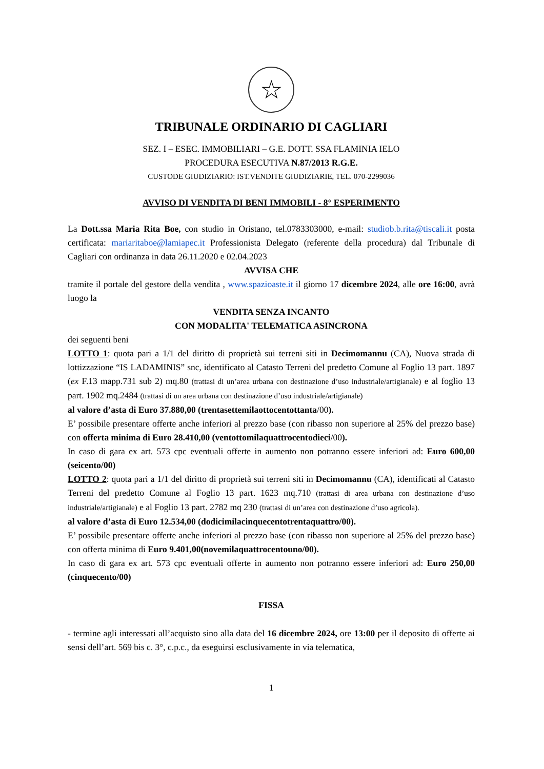☆
TRIBUNALE ORDINARIO DI CAGLIARI
SEZ. I – ESEC. IMMOBILIARI – G.E. DOTT. SSA FLAMINIA IELO
PROCEDURA ESECUTIVA N.87/2013 R.G.E.
CUSTODE GIUDIZIARIO: IST.VENDITE GIUDIZIARIE, TEL. 070-2299036
AVVISO DI VENDITA DI BENI IMMOBILI - 8° ESPERIMENTO
La Dott.ssa Maria Rita Boe, con studio in Oristano, tel.0783303000, e-mail: studiob.b.rita@tiscali.it posta certificata: mariaritaboe@lamiapec.it Professionista Delegato (referente della procedura) dal Tribunale di Cagliari con ordinanza in data 26.11.2020 e 02.04.2023
AVVISA CHE
tramite il portale del gestore della vendita , www.spazioaste.it il giorno 17 dicembre 2024, alle ore 16:00, avrà luogo la
VENDITA SENZA INCANTO
CON MODALITA' TELEMATICA ASINCRONA
dei seguenti beni
LOTTO 1: quota pari a 1/1 del diritto di proprietà sui terreni siti in Decimomannu (CA), Nuova strada di lottizzazione “IS LADAMINIS” snc, identificato al Catasto Terreni del predetto Comune al Foglio 13 part. 1897 (ex F.13 mapp.731 sub 2) mq.80 (trattasi di un’area urbana con destinazione d’uso industriale/artigianale) e al foglio 13 part. 1902 mq.2484 (trattasi di un area urbana con destinazione d’uso industriale/artigianale)
al valore d’asta di Euro 37.880,00 (trentasettemilaottocentottanta/00).
E’ possibile presentare offerte anche inferiori al prezzo base (con ribasso non superiore al 25% del prezzo base) con offerta minima di Euro 28.410,00 (ventottomilaquattrocentodieci/00).
In caso di gara ex art. 573 cpc eventuali offerte in aumento non potranno essere inferiori ad: Euro 600,00 (seicento/00)
LOTTO 2: quota pari a 1/1 del diritto di proprietà sui terreni siti in Decimomannu (CA), identificati al Catasto Terreni del predetto Comune al Foglio 13 part. 1623 mq.710 (trattasi di area urbana con destinazione d’uso industriale/artigianale) e al Foglio 13 part. 2782 mq 230 (trattasi di un’area con destinazione d’uso agricola).
al valore d’asta di Euro 12.534,00 (dodicimilacinquecentotrentaquattro/00).
E’ possibile presentare offerte anche inferiori al prezzo base (con ribasso non superiore al 25% del prezzo base) con offerta minima di Euro 9.401,00(novemilaquattrocentouno/00).
In caso di gara ex art. 573 cpc eventuali offerte in aumento non potranno essere inferiori ad: Euro 250,00 (cinquecento/00)
FISSA
- termine agli interessati all’acquisto sino alla data del 16 dicembre 2024, ore 13:00 per il deposito di offerte ai sensi dell’art. 569 bis c. 3°, c.p.c., da eseguirsi esclusivamente in via telematica,
1